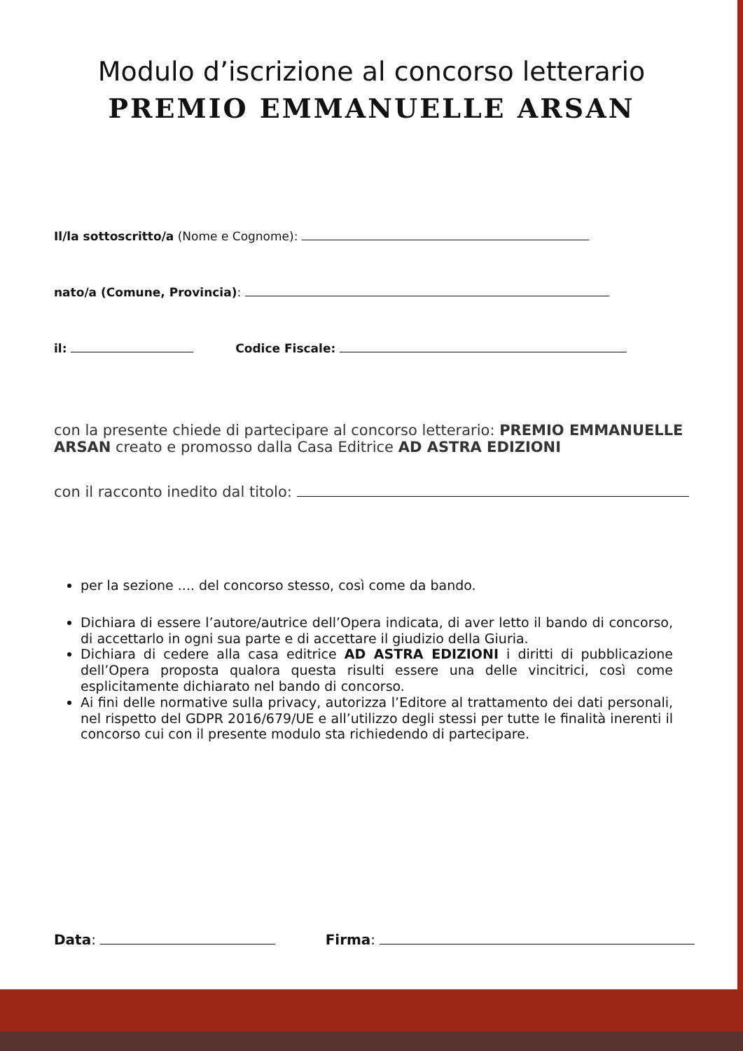Modulo d’iscrizione al concorso letterario
PREMIO EMMANUELLE ARSAN
Il/la sottoscritto/a (Nome e Cognome):
nato/a (Comune, Provincia):
il: Codice Fiscale:
con la presente chiede di partecipare al concorso letterario: PREMIO EMMANUELLE ARSAN creato e promosso dalla Casa Editrice AD ASTRA EDIZIONI
con il racconto inedito dal titolo:
per la sezione .... del concorso stesso, così come da bando.
Dichiara di essere l’autore/autrice dell’Opera indicata, di aver letto il bando di concorso, di accettarlo in ogni sua parte e di accettare il giudizio della Giuria.
Dichiara di cedere alla casa editrice AD ASTRA EDIZIONI i diritti di pubblicazione dell’Opera proposta qualora questa risulti essere una delle vincitrici, così come esplicitamente dichiarato nel bando di concorso.
Ai fini delle normative sulla privacy, autorizza l’Editore al trattamento dei dati personali, nel rispetto del GDPR 2016/679/UE e all’utilizzo degli stessi per tutte le finalità inerenti il concorso cui con il presente modulo sta richiedendo di partecipare.
Data: Firma: